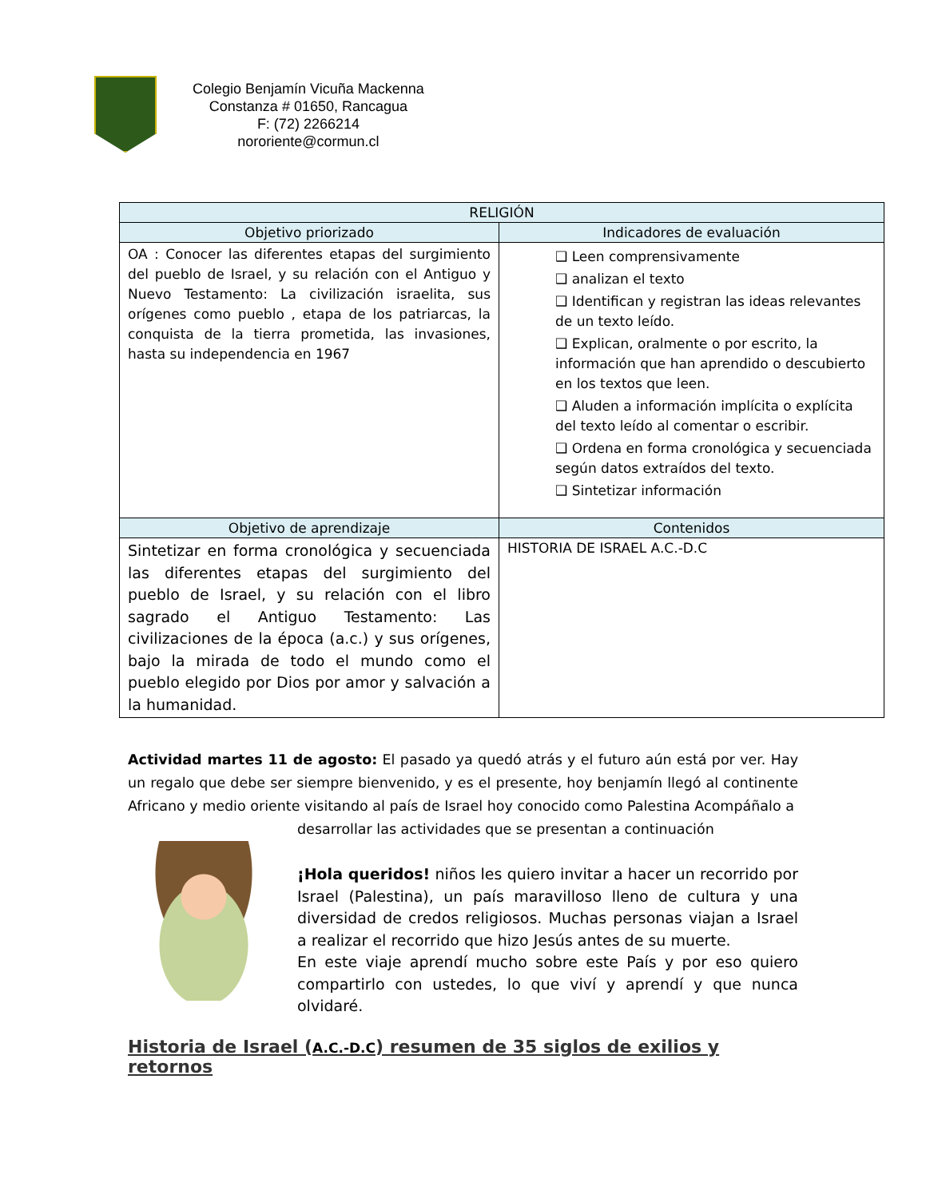Colegio Benjamín Vicuña Mackenna
Constanza # 01650, Rancagua
F: (72) 2266214
nororiente@cormun.cl
| RELIGIÓN | |
| --- | --- |
| Objetivo priorizado | Indicadores de evaluación |
| OA : Conocer las diferentes etapas del surgimiento del pueblo de Israel, y su relación con el Antiguo y Nuevo Testamento: La civilización israelita, sus orígenes como pueblo , etapa de los patriarcas, la conquista de la tierra prometida, las invasiones, hasta su independencia en 1967 | ❑ Leen comprensivamente ❑ analizan el texto ❑ Identifican y registran las ideas relevantes de un texto leído. ❑ Explican, oralmente o por escrito, la información que han aprendido o descubierto en los textos que leen. ❑ Aluden a información implícita o explícita del texto leído al comentar o escribir. ❑ Ordena en forma cronológica y secuenciada según datos extraídos del texto. ❑ Sintetizar información |
| Objetivo de aprendizaje | Contenidos |
| Sintetizar en forma cronológica y secuenciada las diferentes etapas del surgimiento del pueblo de Israel, y su relación con el libro sagrado el Antiguo Testamento: Las civilizaciones de la época (a.c.) y sus orígenes, bajo la mirada de todo el mundo como el pueblo elegido por Dios por amor y salvación a la humanidad. | HISTORIA DE ISRAEL A.C.-D.C |
Actividad martes 11 de agosto: El pasado ya quedó atrás y el futuro aún está por ver. Hay un regalo que debe ser siempre bienvenido, y es el presente, hoy benjamín llegó al continente Africano y medio oriente visitando al país de Israel hoy conocido como Palestina Acompáñalo a
desarrollar las actividades que se presentan a continuación
¡Hola queridos! niños les quiero invitar a hacer un recorrido por Israel (Palestina), un país maravilloso lleno de cultura y una diversidad de credos religiosos. Muchas personas viajan a Israel a realizar el recorrido que hizo Jesús antes de su muerte.
En este viaje aprendí mucho sobre este País y por eso quiero compartirlo con ustedes, lo que viví y aprendí y que nunca olvidaré.
Historia de Israel (A.C.-D.C) resumen de 35 siglos de exilios y retornos